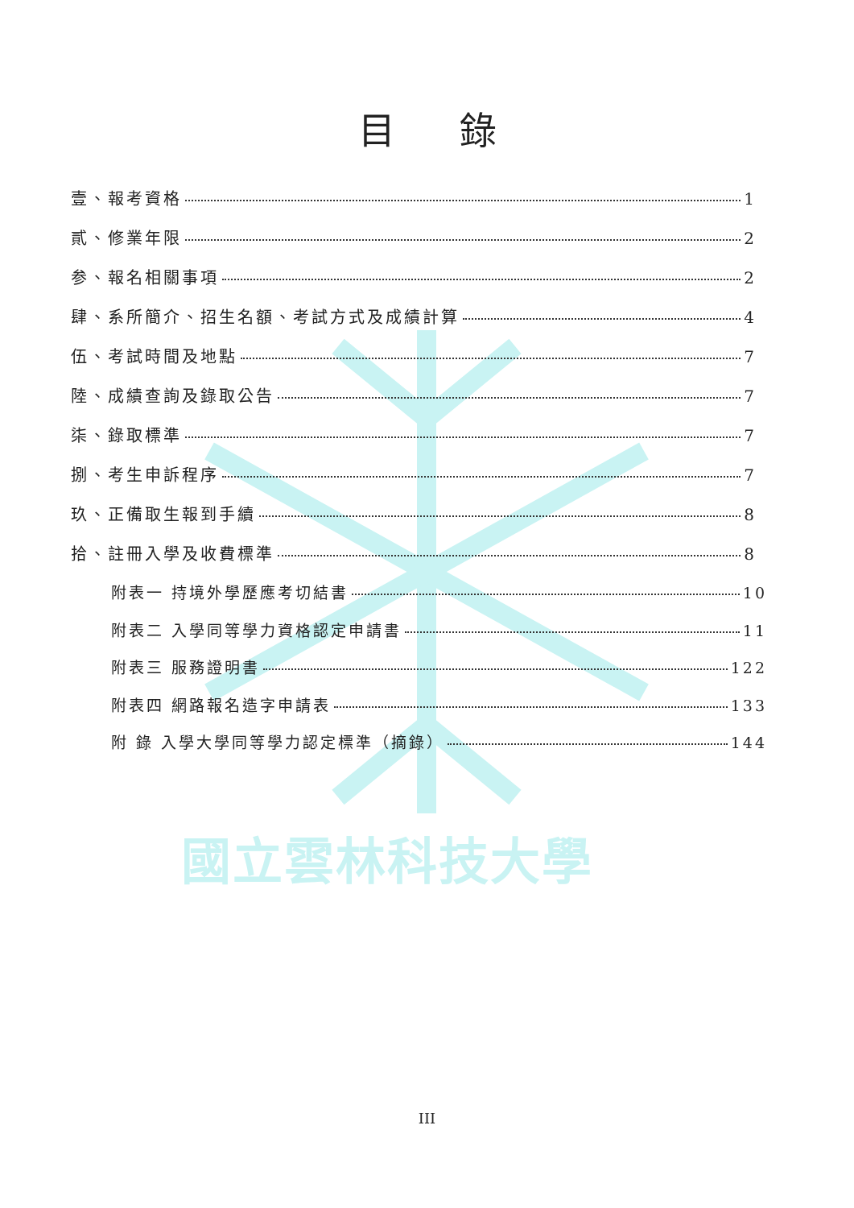國立雲林科技大學
目錄
壹、報考資格 1
貳、修業年限 2
参、報名相關事項 2
肆、系所簡介、招生名額、考試方式及成績計算 4
伍、考試時間及地點 7
陸、成績查詢及錄取公告 7
柒、錄取標準 7
捌、考生申訴程序 7
玖、正備取生報到手續 8
拾、註冊入學及收費標準 8
附表一 持境外學歷應考切結書 10
附表二 入學同等學力資格認定申請書 11
附表三 服務證明書 122
附表四 網路報名造字申請表 133
附 錄 入學大學同等學力認定標準（摘錄） 144
III